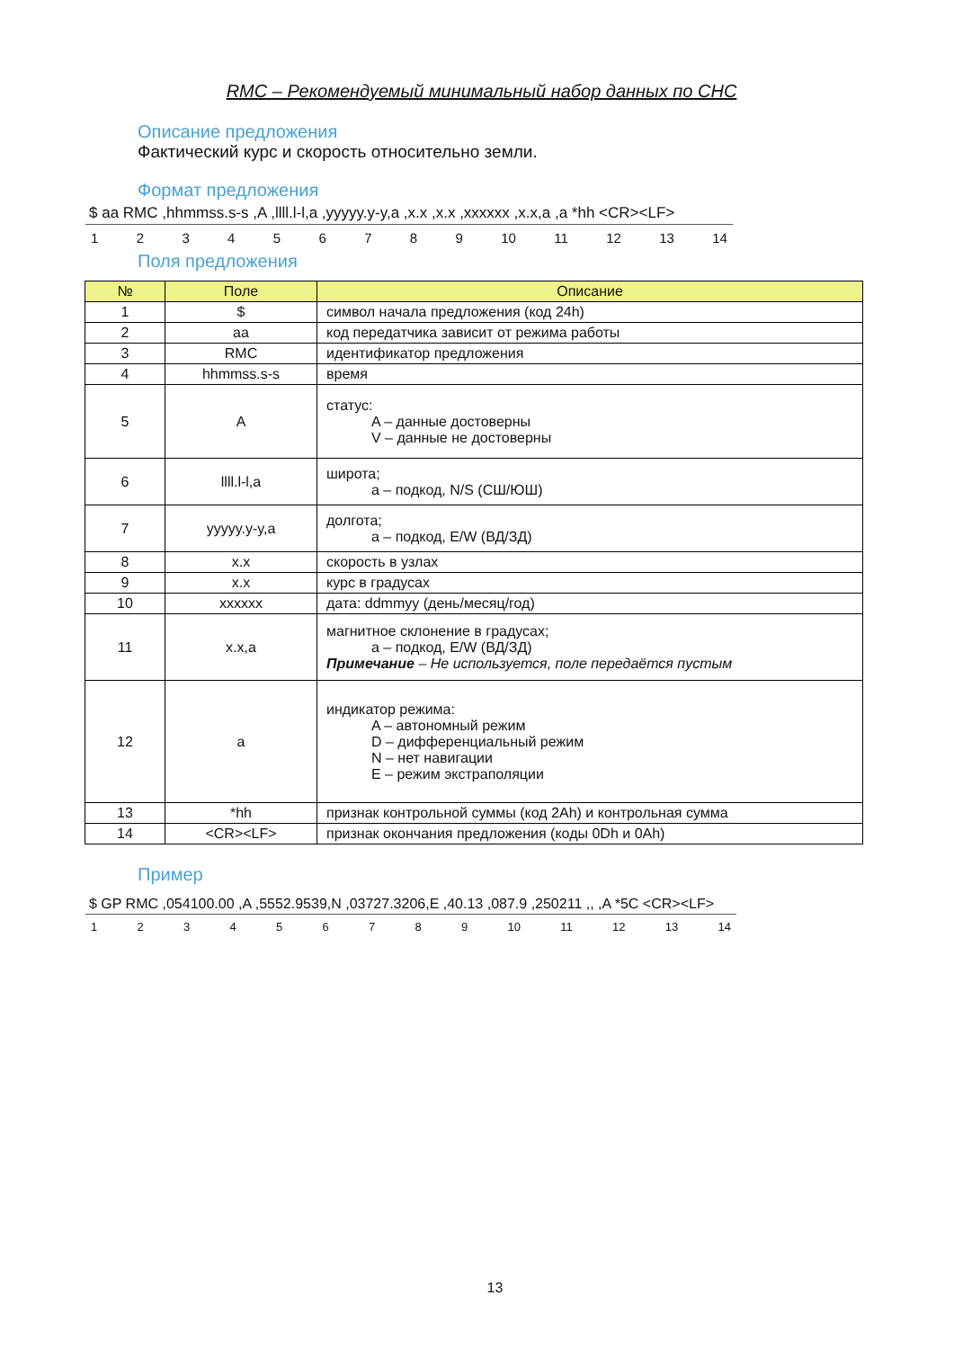RMC – Рекомендуемый минимальный набор данных по СНС
Описание предложения
Фактический курс и скорость относительно земли.
Формат предложения
$ aa RMC ,hhmmss.s-s ,A ,llll.l-l,a ,yyyyy.y-y,a ,x.x ,x.x ,xxxxxx ,x.x,a ,a *hh <CR><LF>
1 2 3 4 5 6 7 8 9 10 11 12 13 14
Поля предложения
| № | Поле | Описание |
| --- | --- | --- |
| 1 | $ | символ начала предложения (код 24h) |
| 2 | aa | код передатчика зависит от режима работы |
| 3 | RMC | идентификатор предложения |
| 4 | hhmmss.s-s | время |
| 5 | A | статус: A – данные достоверны V – данные не достоверны |
| 6 | llll.l-l,a | широта; a – подкод, N/S (СШ/ЮШ) |
| 7 | yyyyy.y-y,a | долгота; a – подкод, E/W (ВД/ЗД) |
| 8 | x.x | скорость в узлах |
| 9 | x.x | курс в градусах |
| 10 | xxxxxx | дата: ddmmyy (день/месяц/год) |
| 11 | x.x,a | магнитное склонение в градусах; a – подкод, E/W (ВД/ЗД) Примечание – Не используется, поле передаётся пустым |
| 12 | a | индикатор режима: A – автономный режим D – дифференциальный режим N – нет навигации E – режим экстраполяции |
| 13 | *hh | признак контрольной суммы (код 2Ah) и контрольная сумма |
| 14 | <CR><LF> | признак окончания предложения (коды 0Dh и 0Ah) |
Пример
$ GP RMC ,054100.00 ,A ,5552.9539,N ,03727.3206,E ,40.13 ,087.9 ,250211 ,, ,A *5C <CR><LF>
1 2 3 4 5 6 7 8 9 10 11 12 13 14
13